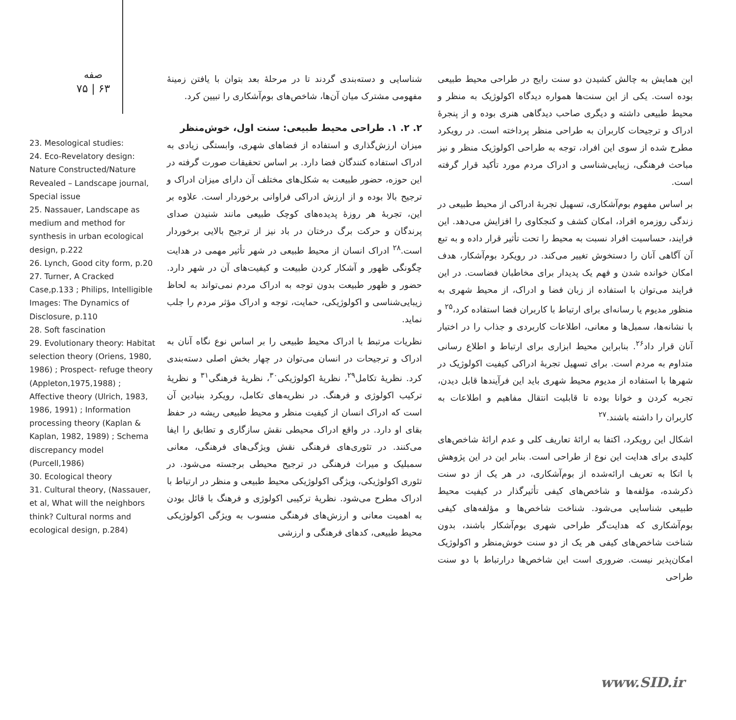صفه
۷۵ | ۶۳
23. Mesological studies:
24. Eco-Revelatory design: Nature Constructed/Nature Revealed – Landscape journal, Special issue
25. Nassauer, Landscape as medium and method for synthesis in urban ecological design, p.222
26. Lynch, Good city form, p.20
27. Turner, A Cracked Case,p.133 ; Philips, Intelligible Images: The Dynamics of Disclosure, p.110
28. Soft fascination
29. Evolutionary theory: Habitat selection theory (Oriens, 1980, 1986) ; Prospect- refuge theory (Appleton,1975,1988) ; Affective theory (Ulrich, 1983, 1986, 1991) ; Information processing theory (Kaplan & Kaplan, 1982, 1989) ; Schema discrepancy model (Purcell,1986)
30. Ecological theory
31. Cultural theory, (Nassauer, et al, What will the neighbors think? Cultural norms and ecological design, p.284)
این همایش به چالش کشیدن دو سنت رایج در طراحی محیط طبیعی بوده است. یکی از این سنت‌ها همواره دیدگاه اکولوژیک به منظر و محیط طبیعی داشته و دیگری صاحب دیدگاهی هنری بوده و از پنجرۀ ادراک و ترجیحات کاربران به طراحی منظر پرداخته است. در رویکرد مطرح شده از سوی این افراد، توجه به طراحی اکولوژیک منظر و نیز مباحث فرهنگی، زیبایی‌شناسی و ادراک مردم مورد تأکید قرار گرفته است.
بر اساس مفهوم بوم‌آشکاری، تسهیل تجربۀ ادراکی از محیط طبیعی در زندگی روزمره افراد، امکان کشف و کنجکاوی را افزایش می‌دهد. این فرایند، حساسیت افراد نسبت به محیط را تحت تأثیر قرار داده و به تبع آن آگاهی آنان را دستخوش تغییر می‌کند. در رویکرد بوم‌آشکار، هدف امکان خوانده شدن و فهم یک پدیدار برای مخاطبان فضاست. در این فرایند می‌توان با استفاده از زبان فضا و ادراک، از محیط شهری به منظور مدیوم یا رسانه‌ای برای ارتباط با کاربران فضا استفاده کرد،<sup>۲۵</sup> و با نشانه‌ها، سمبل‌ها و معانی، اطلاعات کاربردی و جذاب را در اختیار آنان قرار داد<sup>۲۶</sup>. بنابراین محیط ابزاری برای ارتباط و اطلاع رسانی متداوم به مردم است. برای تسهیل تجربۀ ادراکی کیفیت اکولوژیک در شهرها با استفاده از مدیوم محیط شهری باید این فرآیندها قابل دیدن، تجربه کردن و خوانا بوده تا قابلیت انتقال مفاهیم و اطلاعات به کاربران را داشته باشند.<sup>۲۷</sup>
اشکال این رویکرد، اکتفا به ارائۀ تعاریف کلی و عدم ارائۀ شاخص‌های کلیدی برای هدایت این نوع از طراحی است. بنابر این در این پژوهش با اتکا به تعریف ارائه‌شده از بوم‌آشکاری، در هر یک از دو سنت ذکرشده، مؤلفه‌ها و شاخص‌های کیفی تأثیرگذار در کیفیت محیط طبیعی شناسایی می‌شود. شناخت شاخص‌ها و مؤلفه‌های کیفی بوم‌آشکاری که هدایت‌گر طراحی شهری بوم‌آشکار باشند، بدون شناخت شاخص‌های کیفی هر یک از دو سنت خوش‌منظر و اکولوژیک امکان‌پذیر نیست. ضروری است این شاخص‌ها درارتباط با دو سنت طراحی
شناسایی و دسته‌بندی گردند تا در مرحلۀ بعد بتوان با یافتن زمینۀ مفهومی مشترک میان آن‌ها، شاخص‌های بوم‌آشکاری را تبیین کرد.
۲. ۲. ۱. طراحی محیط طبیعی: سنت اول، خوش‌منظر
میزان ارزش‌گذاری و استفاده از فضاهای شهری، وابستگی زیادی به ادراک استفاده کنندگان فضا دارد. بر اساس تحقیقات صورت گرفته در این حوزه، حضور طبیعت به شکل‌های مختلف آن دارای میزان ادراک و ترجیح بالا بوده و از ارزش ادراکی فراوانی برخوردار است. علاوه بر این، تجربۀ هر روزۀ پدیده‌های کوچک طبیعی مانند شنیدن صدای پرندگان و حرکت برگ درختان در باد نیز از ترجیح بالایی برخوردار است.<sup>۲۸</sup> ادراک انسان از محیط طبیعی در شهر تأثیر مهمی در هدایت چگونگی ظهور و آشکار کردن طبیعت و کیفیت‌های آن در شهر دارد. حضور و ظهور طبیعت بدون توجه به ادراک مردم نمی‌تواند به لحاظ زیبایی‌شناسی و اکولوژیکی، حمایت، توجه و ادراک مؤثر مردم را جلب نماید.
نظریات مرتبط با ادراک محیط طبیعی را بر اساس نوع نگاه آنان به ادراک و ترجیحات در انسان می‌توان در چهار بخش اصلی دسته‌بندی کرد. نظریۀ تکامل<sup>۲۹</sup>، نظریۀ اکولوژیکی<sup>۳۰</sup>، نظریۀ فرهنگی<sup>۳۱</sup> و نظریۀ ترکیب اکولوژی و فرهنگ. در نظریه‌های تکامل، رویکرد بنیادین آن است که ادراک انسان از کیفیت منظر و محیط طبیعی ریشه در حفظ بقای او دارد. در واقع ادراک محیطی نقش سازگاری و تطابق را ایفا می‌کنند. در تئوری‌های فرهنگی نقش ویژگی‌های فرهنگی، معانی سمبلیک و میراث فرهنگی در ترجیح محیطی برجسته می‌شود. در تئوری اکولوژیکی، ویژگی اکولوژیکی محیط طبیعی و منظر در ارتباط با ادراک مطرح می‌شود. نظریۀ ترکیبی اکولوژی و فرهنگ با قائل بودن به اهمیت معانی و ارزش‌های فرهنگی منسوب به ویژگی اکولوژیکی محیط طبیعی، کدهای فرهنگی و ارزشی
www.SID.ir